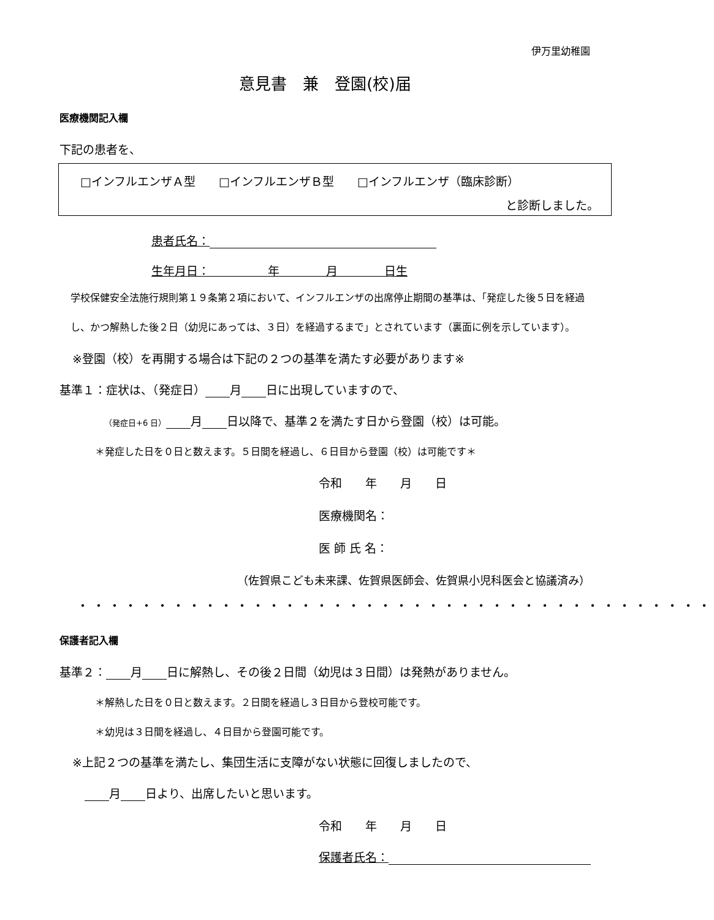伊万里幼稚園
意見書　兼　登園(校)届
医療機関記入欄
下記の患者を、
□インフルエンザＡ型　　□インフルエンザＢ型　　□インフルエンザ（臨床診断）
と診断しました。
患者氏名：
生年月日：　　　　　年　　　　月　　　　日生
学校保健安全法施行規則第１９条第２項において、インフルエンザの出席停止期間の基準は、「発症した後５日を経過し、かつ解熱した後２日（幼児にあっては、３日）を経過するまで」とされています（裏面に例を示しています）。
※登園（校）を再開する場合は下記の２つの基準を満たす必要があります※
基準１：症状は、（発症日） 月 日に出現していますので、
（発症日+6 日） 月 日以降で、基準２を満たす日から登園（校）は可能。
＊発症した日を０日と数えます。５日間を経過し、６日目から登園（校）は可能です＊
令和　　年　　月　　日
医療機関名：
医 師 氏 名：
（佐賀県こども未来課、佐賀県医師会、佐賀県小児科医会と協議済み）
・・・・・・・・・・・・・・・・・・・・・・・・・・・・・・・・・・・・・・・・
保護者記入欄
基準２： 月 日に解熱し、その後２日間（幼児は３日間）は発熱がありません。
＊解熱した日を０日と数えます。２日間を経過し３日目から登校可能です。
＊幼児は３日間を経過し、４日目から登園可能です。
※上記２つの基準を満たし、集団生活に支障がない状態に回復しましたので、
月 日より、出席したいと思います。
令和　　年　　月　　日
保護者氏名：